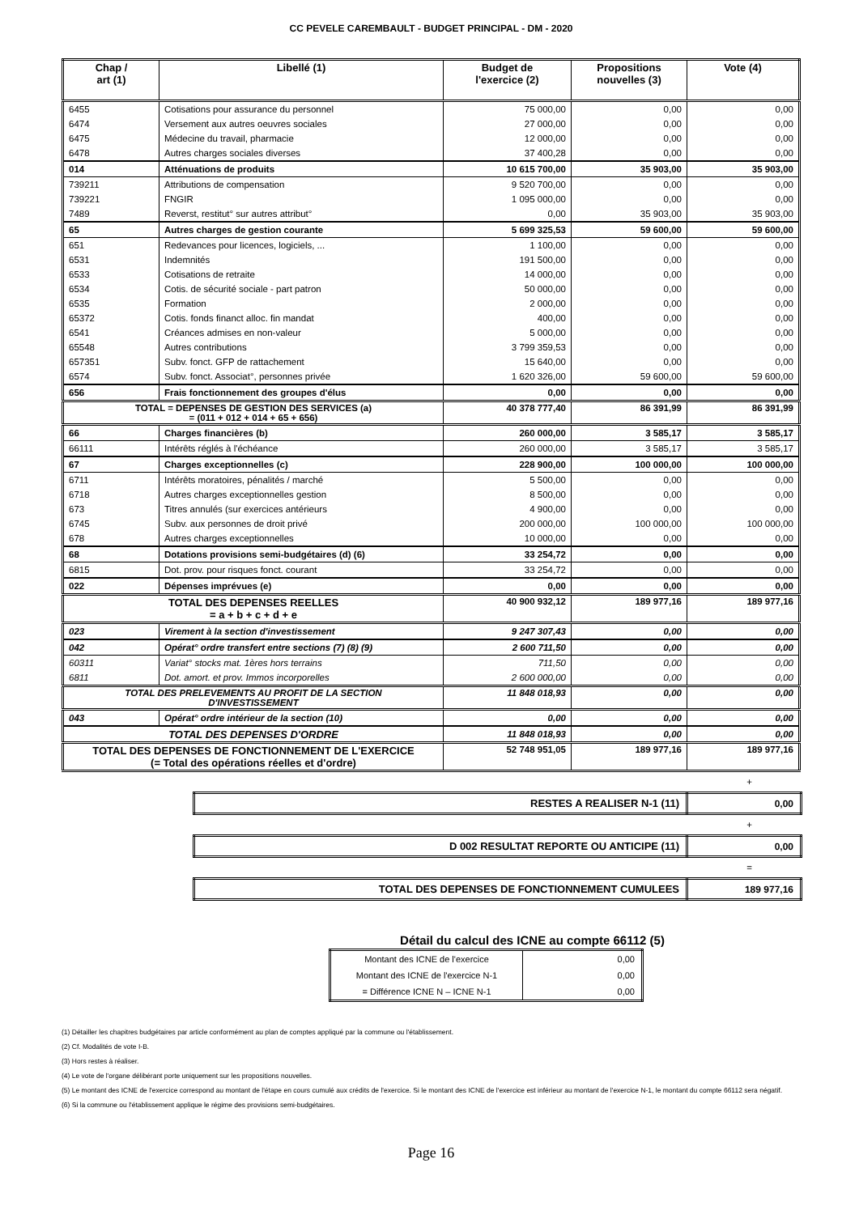CC PEVELE CAREMBAULT - BUDGET PRINCIPAL - DM - 2020
| Chap / art (1) | Libellé (1) | Budget de l'exercice (2) | Propositions nouvelles (3) | Vote (4) |
| --- | --- | --- | --- | --- |
| 6455 | Cotisations pour assurance du personnel | 75 000,00 | 0,00 | 0,00 |
| 6474 | Versement aux autres oeuvres sociales | 27 000,00 | 0,00 | 0,00 |
| 6475 | Médecine du travail, pharmacie | 12 000,00 | 0,00 | 0,00 |
| 6478 | Autres charges sociales diverses | 37 400,28 | 0,00 | 0,00 |
| 014 | Atténuations de produits | 10 615 700,00 | 35 903,00 | 35 903,00 |
| 739211 | Attributions de compensation | 9 520 700,00 | 0,00 | 0,00 |
| 739221 | FNGIR | 1 095 000,00 | 0,00 | 0,00 |
| 7489 | Reverst, restitut° sur autres attribut° | 0,00 | 35 903,00 | 35 903,00 |
| 65 | Autres charges de gestion courante | 5 699 325,53 | 59 600,00 | 59 600,00 |
| 651 | Redevances pour licences, logiciels, ... | 1 100,00 | 0,00 | 0,00 |
| 6531 | Indemnités | 191 500,00 | 0,00 | 0,00 |
| 6533 | Cotisations de retraite | 14 000,00 | 0,00 | 0,00 |
| 6534 | Cotis. de sécurité sociale - part patron | 50 000,00 | 0,00 | 0,00 |
| 6535 | Formation | 2 000,00 | 0,00 | 0,00 |
| 65372 | Cotis. fonds financt alloc. fin mandat | 400,00 | 0,00 | 0,00 |
| 6541 | Créances admises en non-valeur | 5 000,00 | 0,00 | 0,00 |
| 65548 | Autres contributions | 3 799 359,53 | 0,00 | 0,00 |
| 657351 | Subv. fonct. GFP de rattachement | 15 640,00 | 0,00 | 0,00 |
| 6574 | Subv. fonct. Associat°, personnes privée | 1 620 326,00 | 59 600,00 | 59 600,00 |
| 656 | Frais fonctionnement des groupes d'élus | 0,00 | 0,00 | 0,00 |
| TOTAL = DEPENSES DE GESTION DES SERVICES (a) = (011 + 012 + 014 + 65 + 656) | | 40 378 777,40 | 86 391,99 | 86 391,99 |
| 66 | Charges financières (b) | 260 000,00 | 3 585,17 | 3 585,17 |
| 66111 | Intérêts réglés à l'échéance | 260 000,00 | 3 585,17 | 3 585,17 |
| 67 | Charges exceptionnelles (c) | 228 900,00 | 100 000,00 | 100 000,00 |
| 6711 | Intérêts moratoires, pénalités / marché | 5 500,00 | 0,00 | 0,00 |
| 6718 | Autres charges exceptionnelles gestion | 8 500,00 | 0,00 | 0,00 |
| 673 | Titres annulés (sur exercices antérieurs | 4 900,00 | 0,00 | 0,00 |
| 6745 | Subv. aux personnes de droit privé | 200 000,00 | 100 000,00 | 100 000,00 |
| 678 | Autres charges exceptionnelles | 10 000,00 | 0,00 | 0,00 |
| 68 | Dotations provisions semi-budgétaires (d) (6) | 33 254,72 | 0,00 | 0,00 |
| 6815 | Dot. prov. pour risques fonct. courant | 33 254,72 | 0,00 | 0,00 |
| 022 | Dépenses imprévues (e) | 0,00 | 0,00 | 0,00 |
| TOTAL DES DEPENSES REELLES = a + b + c + d + e | | 40 900 932,12 | 189 977,16 | 189 977,16 |
| 023 | Virement à la section d'investissement | 9 247 307,43 | 0,00 | 0,00 |
| 042 | Opérat° ordre transfert entre sections (7) (8) (9) | 2 600 711,50 | 0,00 | 0,00 |
| 60311 | Variat° stocks mat. 1ères hors terrains | 711,50 | 0,00 | 0,00 |
| 6811 | Dot. amort. et prov. Immos incorporelles | 2 600 000,00 | 0,00 | 0,00 |
| TOTAL DES PRELEVEMENTS AU PROFIT DE LA SECTION D'INVESTISSEMENT | | 11 848 018,93 | 0,00 | 0,00 |
| 043 | Opérat° ordre intérieur de la section (10) | 0,00 | 0,00 | 0,00 |
| TOTAL DES DEPENSES D'ORDRE | | 11 848 018,93 | 0,00 | 0,00 |
| TOTAL DES DEPENSES DE FONCTIONNEMENT DE L'EXERCICE (= Total des opérations réelles et d'ordre) | | 52 748 951,05 | 189 977,16 | 189 977,16 |
+
| RESTES A REALISER N-1 (11) | 0,00 |
+
| D 002 RESULTAT REPORTE OU ANTICIPE (11) | 0,00 |
=
| TOTAL DES DEPENSES DE FONCTIONNEMENT CUMULEES | 189 977,16 |
Détail du calcul des ICNE au compte 66112 (5)
| Montant des ICNE de l'exercice | 0,00 |
| Montant des ICNE de l'exercice N-1 | 0,00 |
| = Différence ICNE N – ICNE N-1 | 0,00 |
(1) Détailler les chapitres budgétaires par article conformément au plan de comptes appliqué par la commune ou l'établissement.
(2) Cf. Modalités de vote I-B.
(3) Hors restes à réaliser.
(4) Le vote de l'organe délibérant porte uniquement sur les propositions nouvelles.
(5) Le montant des ICNE de l'exercice correspond au montant de l'étape en cours cumulé aux crédits de l'exercice. Si le montant des ICNE de l'exercice est inférieur au montant de l'exercice N-1, le montant du compte 66112 sera négatif.
(6) Si la commune ou l'établissement applique le régime des provisions semi-budgétaires.
Page 16